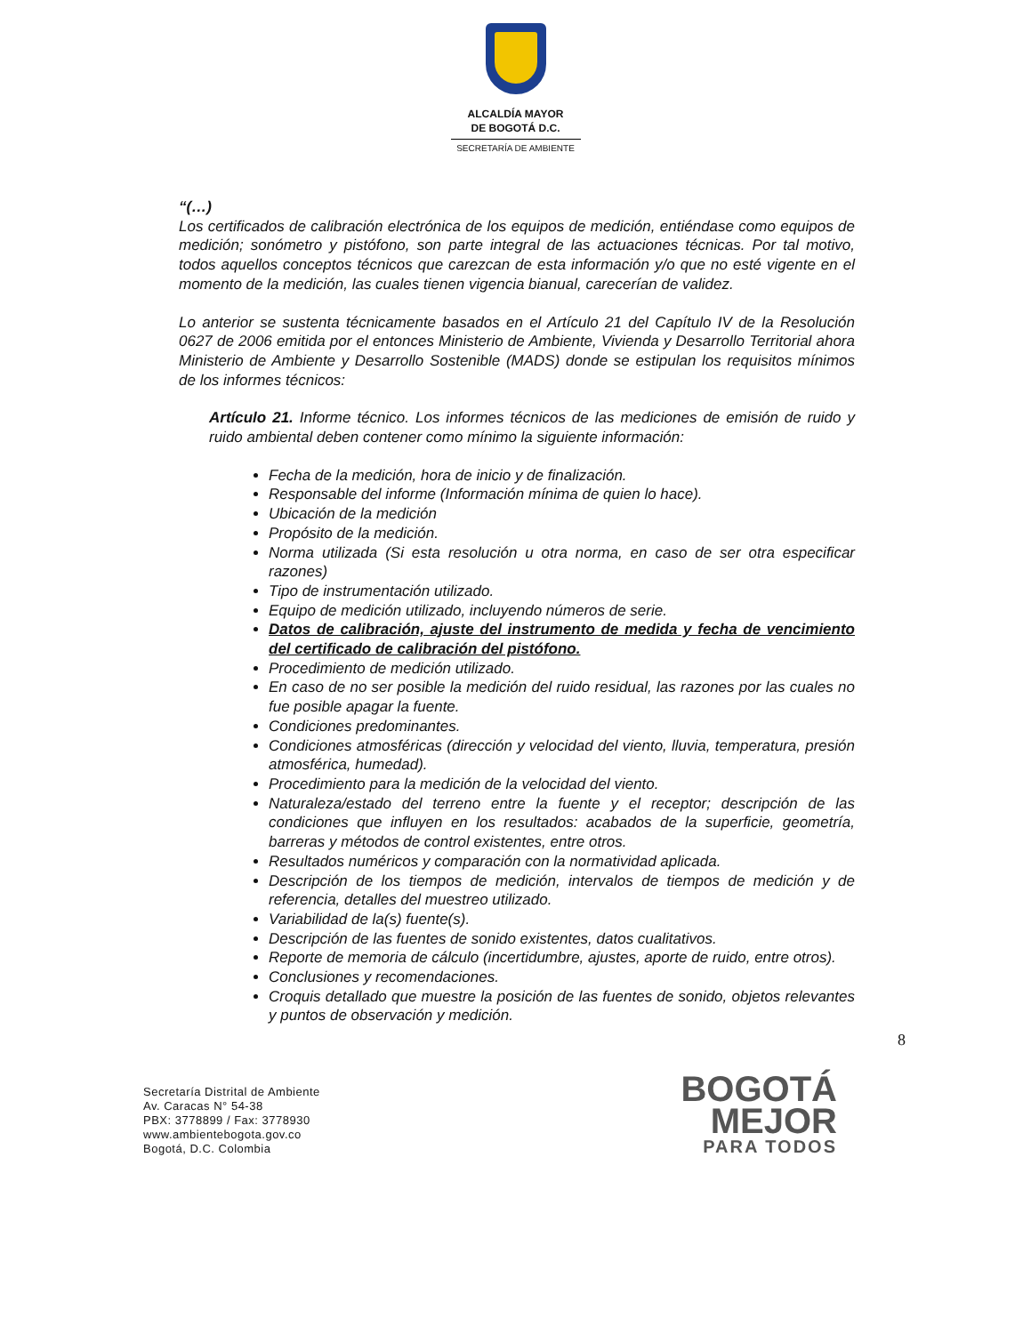ALCALDÍA MAYOR
DE BOGOTÁ D.C.
SECRETARÍA DE AMBIENTE
“(…)
Los certificados de calibración electrónica de los equipos de medición, entiéndase como equipos de medición; sonómetro y pistófono, son parte integral de las actuaciones técnicas. Por tal motivo, todos aquellos conceptos técnicos que carezcan de esta información y/o que no esté vigente en el momento de la medición, las cuales tienen vigencia bianual, carecerían de validez.
Lo anterior se sustenta técnicamente basados en el Artículo 21 del Capítulo IV de la Resolución 0627 de 2006 emitida por el entonces Ministerio de Ambiente, Vivienda y Desarrollo Territorial ahora Ministerio de Ambiente y Desarrollo Sostenible (MADS) donde se estipulan los requisitos mínimos de los informes técnicos:
Artículo 21. Informe técnico. Los informes técnicos de las mediciones de emisión de ruido y ruido ambiental deben contener como mínimo la siguiente información:
Fecha de la medición, hora de inicio y de finalización.
Responsable del informe (Información mínima de quien lo hace).
Ubicación de la medición
Propósito de la medición.
Norma utilizada (Si esta resolución u otra norma, en caso de ser otra especificar razones)
Tipo de instrumentación utilizado.
Equipo de medición utilizado, incluyendo números de serie.
Datos de calibración, ajuste del instrumento de medida y fecha de vencimiento del certificado de calibración del pistófono.
Procedimiento de medición utilizado.
En caso de no ser posible la medición del ruido residual, las razones por las cuales no fue posible apagar la fuente.
Condiciones predominantes.
Condiciones atmosféricas (dirección y velocidad del viento, lluvia, temperatura, presión atmosférica, humedad).
Procedimiento para la medición de la velocidad del viento.
Naturaleza/estado del terreno entre la fuente y el receptor; descripción de las condiciones que influyen en los resultados: acabados de la superficie, geometría, barreras y métodos de control existentes, entre otros.
Resultados numéricos y comparación con la normatividad aplicada.
Descripción de los tiempos de medición, intervalos de tiempos de medición y de referencia, detalles del muestreo utilizado.
Variabilidad de la(s) fuente(s).
Descripción de las fuentes de sonido existentes, datos cualitativos.
Reporte de memoria de cálculo (incertidumbre, ajustes, aporte de ruido, entre otros).
Conclusiones y recomendaciones.
Croquis detallado que muestre la posición de las fuentes de sonido, objetos relevantes y puntos de observación y medición.
8
Secretaría Distrital de Ambiente
Av. Caracas N° 54-38
PBX: 3778899 / Fax: 3778930
www.ambientebogota.gov.co
Bogotá, D.C. Colombia
BOGOTÁ
MEJOR
PARA TODOS